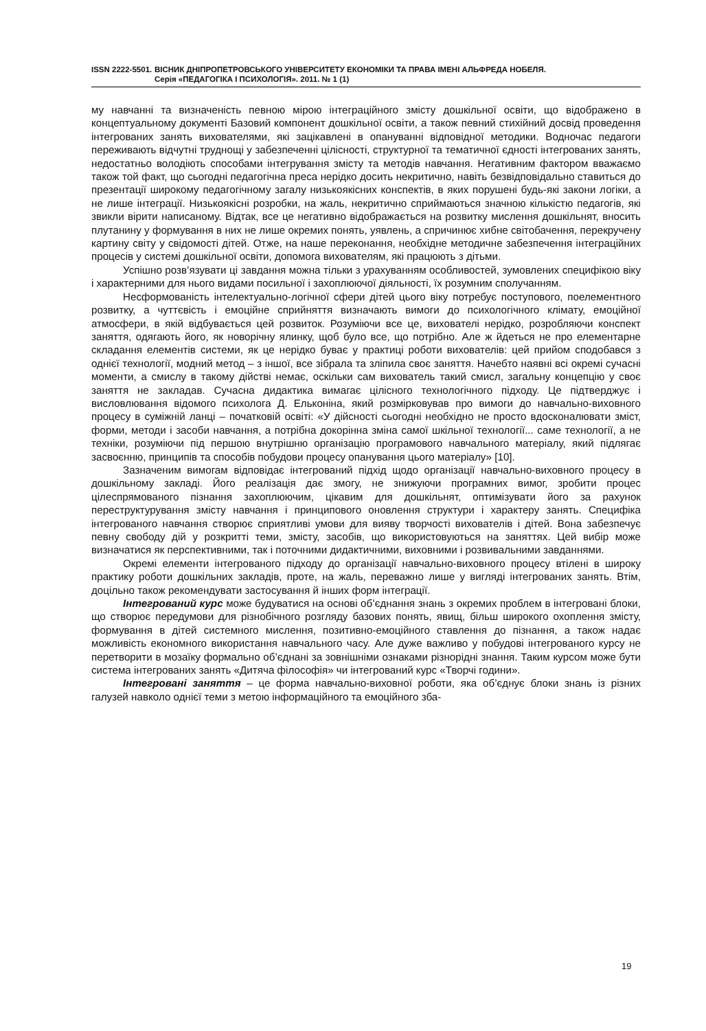ISSN 2222-5501. ВІСНИК ДНІПРОПЕТРОВСЬКОГО УНІВЕРСИТЕТУ ЕКОНОМІКИ ТА ПРАВА ІМЕНІ АЛЬФРЕДА НОБЕЛЯ.
Серія «ПЕДАГОГІКА І ПСИХОЛОГІЯ». 2011. № 1 (1)
му навчанні та визначеність певною мірою інтеграційного змісту дошкільної освіти, що відображено в концептуальному документі Базовий компонент дошкільної освіти, а також певний стихійний досвід проведення інтегрованих занять вихователями, які зацікавлені в опануванні відповідної методики. Водночас педагоги переживають відчутні труднощі у забезпеченні цілісності, структурної та тематичної єдності інтегрованих занять, недостатньо володіють способами інтегрування змісту та методів навчання. Негативним фактором вважаємо також той факт, що сьогодні педагогічна преса нерідко досить некритично, навіть безвідповідально ставиться до презентації широкому педагогічному загалу низькоякісних конспектів, в яких порушені будь-які закони логіки, а не лише інтеграції. Низькоякісні розробки, на жаль, некритично сприймаються значною кількістю педагогів, які звикли вірити написаному. Відтак, все це негативно відображається на розвитку мислення дошкільнят, вносить плутанину у формування в них не лише окремих понять, уявлень, а спричинює хибне світобачення, перекручену картину світу у свідомості дітей. Отже, на наше переконання, необхідне методичне забезпечення інтеграційних процесів у системі дошкільної освіти, допомога вихователям, які працюють з дітьми.
Успішно розв’язувати ці завдання можна тільки з урахуванням особливостей, зумовлених специфікою віку і характерними для нього видами посильної і захоплюючої діяльності, їх розумним сполучанням.
Несформованість інтелектуально-логічної сфери дітей цього віку потребує поступового, поелементного розвитку, а чуттєвість і емоційне сприйняття визначають вимоги до психологічного клімату, емоційної атмосфери, в якій відбувається цей розвиток. Розуміючи все це, вихователі нерідко, розробляючи конспект заняття, одягають його, як новорічну ялинку, щоб було все, що потрібно. Але ж йдеться не про елементарне складання елементів системи, як це нерідко буває у практиці роботи вихователів: цей прийом сподобався з однієї технології, модний метод – з іншої, все зібрала та зліпила своє заняття. Начебто наявні всі окремі сучасні моменти, а смислу в такому дійстві немає, оскільки сам вихователь такий смисл, загальну концепцію у своє заняття не закладав. Сучасна дидактика вимагає цілісного технологічного підходу. Це підтверджує і висловлювання відомого психолога Д. Ельконіна, який розмірковував про вимоги до навчально-виховного процесу в суміжній ланці – початковій освіті: «У дійсності сьогодні необхідно не просто вдосконалювати зміст, форми, методи і засоби навчання, а потрібна докорінна зміна самої шкільної технології... саме технології, а не техніки, розуміючи під першою внутрішню організацію програмового навчального матеріалу, який підлягає засвоєнню, принципів та способів побудови процесу опанування цього матеріалу» [10].
Зазначеним вимогам відповідає інтегрований підхід щодо організації навчально-виховного процесу в дошкільному закладі. Його реалізація дає змогу, не знижуючи програмних вимог, зробити процес цілеспрямованого пізнання захоплюючим, цікавим для дошкільнят, оптимізувати його за рахунок переструктурування змісту навчання і принципового оновлення структури і характеру занять. Специфіка інтегрованого навчання створює сприятливі умови для вияву творчості вихователів і дітей. Вона забезпечує певну свободу дій у розкритті теми, змісту, засобів, що використовуються на заняттях. Цей вибір може визначатися як перспективними, так і поточними дидактичними, виховними і розвивальними завданнями.
Окремі елементи інтегрованого підходу до організації навчально-виховного процесу втілені в широку практику роботи дошкільних закладів, проте, на жаль, переважно лише у вигляді інтегрованих занять. Втім, доцільно також рекомендувати застосування й інших форм інтеграції.
Інтегрований курс може будуватися на основі об’єднання знань з окремих проблем в інтегровані блоки, що створює передумови для різнобічного розгляду базових понять, явищ, більш широкого охоплення змісту, формування в дітей системного мислення, позитивно-емоційного ставлення до пізнання, а також надає можливість економного використання навчального часу. Але дуже важливо у побудові інтегрованого курсу не перетворити в мозаїку формально об’єднані за зовнішніми ознаками різнорідні знання. Таким курсом може бути система інтегрованих занять «Дитяча філософія» чи інтегрований курс «Творчі години».
Інтегровані заняття – це форма навчально-виховної роботи, яка об’єднує блоки знань із різних галузей навколо однієї теми з метою інформаційного та емоційного зба-
19